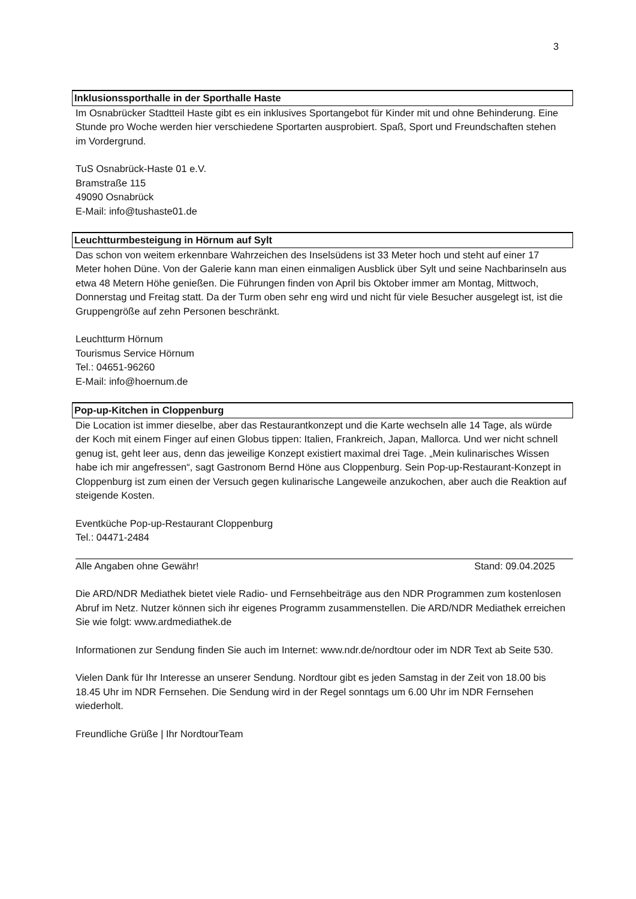3
Inklusionssporthalle in der Sporthalle Haste
Im Osnabrücker Stadtteil Haste gibt es ein inklusives Sportangebot für Kinder mit und ohne Behinderung. Eine Stunde pro Woche werden hier verschiedene Sportarten ausprobiert. Spaß, Sport und Freundschaften stehen im Vordergrund.
TuS Osnabrück-Haste 01 e.V.
Bramstraße 115
49090 Osnabrück
E-Mail: info@tushaste01.de
Leuchtturmbesteigung in Hörnum auf Sylt
Das schon von weitem erkennbare Wahrzeichen des Inselsüdens ist 33 Meter hoch und steht auf einer 17 Meter hohen Düne. Von der Galerie kann man einen einmaligen Ausblick über Sylt und seine Nachbarinseln aus etwa 48 Metern Höhe genießen. Die Führungen finden von April bis Oktober immer am Montag, Mittwoch, Donnerstag und Freitag statt. Da der Turm oben sehr eng wird und nicht für viele Besucher ausgelegt ist, ist die Gruppengröße auf zehn Personen beschränkt.
Leuchtturm Hörnum
Tourismus Service Hörnum
Tel.: 04651-96260
E-Mail: info@hoernum.de
Pop-up-Kitchen in Cloppenburg
Die Location ist immer dieselbe, aber das Restaurantkonzept und die Karte wechseln alle 14 Tage, als würde der Koch mit einem Finger auf einen Globus tippen: Italien, Frankreich, Japan, Mallorca. Und wer nicht schnell genug ist, geht leer aus, denn das jeweilige Konzept existiert maximal drei Tage. „Mein kulinarisches Wissen habe ich mir angefressen“, sagt Gastronom Bernd Höne aus Cloppenburg. Sein Pop-up-Restaurant-Konzept in Cloppenburg ist zum einen der Versuch gegen kulinarische Langeweile anzukochen, aber auch die Reaktion auf steigende Kosten.
Eventküche Pop-up-Restaurant Cloppenburg
Tel.: 04471-2484
Alle Angaben ohne Gewähr! Stand: 09.04.2025
Die ARD/NDR Mediathek bietet viele Radio- und Fernsehbeiträge aus den NDR Programmen zum kostenlosen Abruf im Netz. Nutzer können sich ihr eigenes Programm zusammenstellen. Die ARD/NDR Mediathek erreichen Sie wie folgt: www.ardmediathek.de
Informationen zur Sendung finden Sie auch im Internet: www.ndr.de/nordtour oder im NDR Text ab Seite 530.
Vielen Dank für Ihr Interesse an unserer Sendung. Nordtour gibt es jeden Samstag in der Zeit von 18.00 bis 18.45 Uhr im NDR Fernsehen. Die Sendung wird in der Regel sonntags um 6.00 Uhr im NDR Fernsehen wiederholt.
Freundliche Grüße | Ihr NordtourTeam